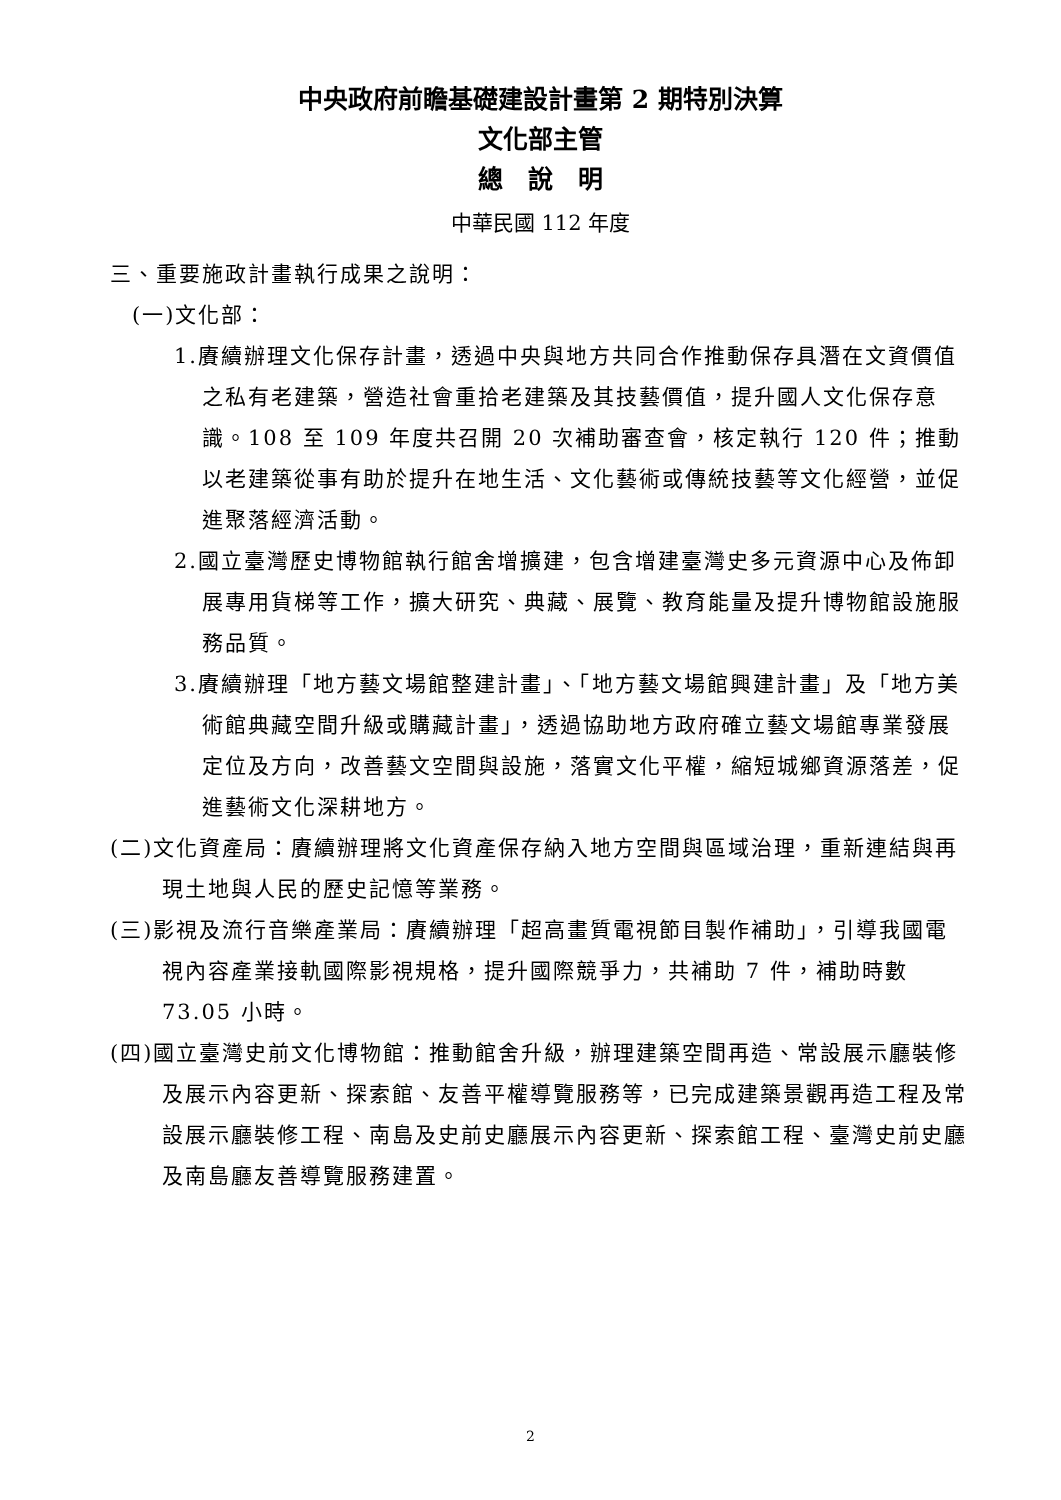中央政府前瞻基礎建設計畫第 2 期特別決算
文化部主管
總　說　明
中華民國 112 年度
三、重要施政計畫執行成果之說明：
(一)文化部：
1.賡續辦理文化保存計畫，透過中央與地方共同合作推動保存具潛在文資價值之私有老建築，營造社會重拾老建築及其技藝價值，提升國人文化保存意識。108 至 109 年度共召開 20 次補助審查會，核定執行 120 件；推動以老建築從事有助於提升在地生活、文化藝術或傳統技藝等文化經營，並促進聚落經濟活動。
2.國立臺灣歷史博物館執行館舍增擴建，包含增建臺灣史多元資源中心及佈卸展專用貨梯等工作，擴大研究、典藏、展覽、教育能量及提升博物館設施服務品質。
3.賡續辦理「地方藝文場館整建計畫」、「地方藝文場館興建計畫」及「地方美術館典藏空間升級或購藏計畫」，透過協助地方政府確立藝文場館專業發展定位及方向，改善藝文空間與設施，落實文化平權，縮短城鄉資源落差，促進藝術文化深耕地方。
(二)文化資產局：賡續辦理將文化資產保存納入地方空間與區域治理，重新連結與再現土地與人民的歷史記憶等業務。
(三)影視及流行音樂產業局：賡續辦理「超高畫質電視節目製作補助」，引導我國電視內容產業接軌國際影視規格，提升國際競爭力，共補助 7 件，補助時數 73.05 小時。
(四)國立臺灣史前文化博物館：推動館舍升級，辦理建築空間再造、常設展示廳裝修及展示內容更新、探索館、友善平權導覽服務等，已完成建築景觀再造工程及常設展示廳裝修工程、南島及史前史廳展示內容更新、探索館工程、臺灣史前史廳及南島廳友善導覽服務建置。
2